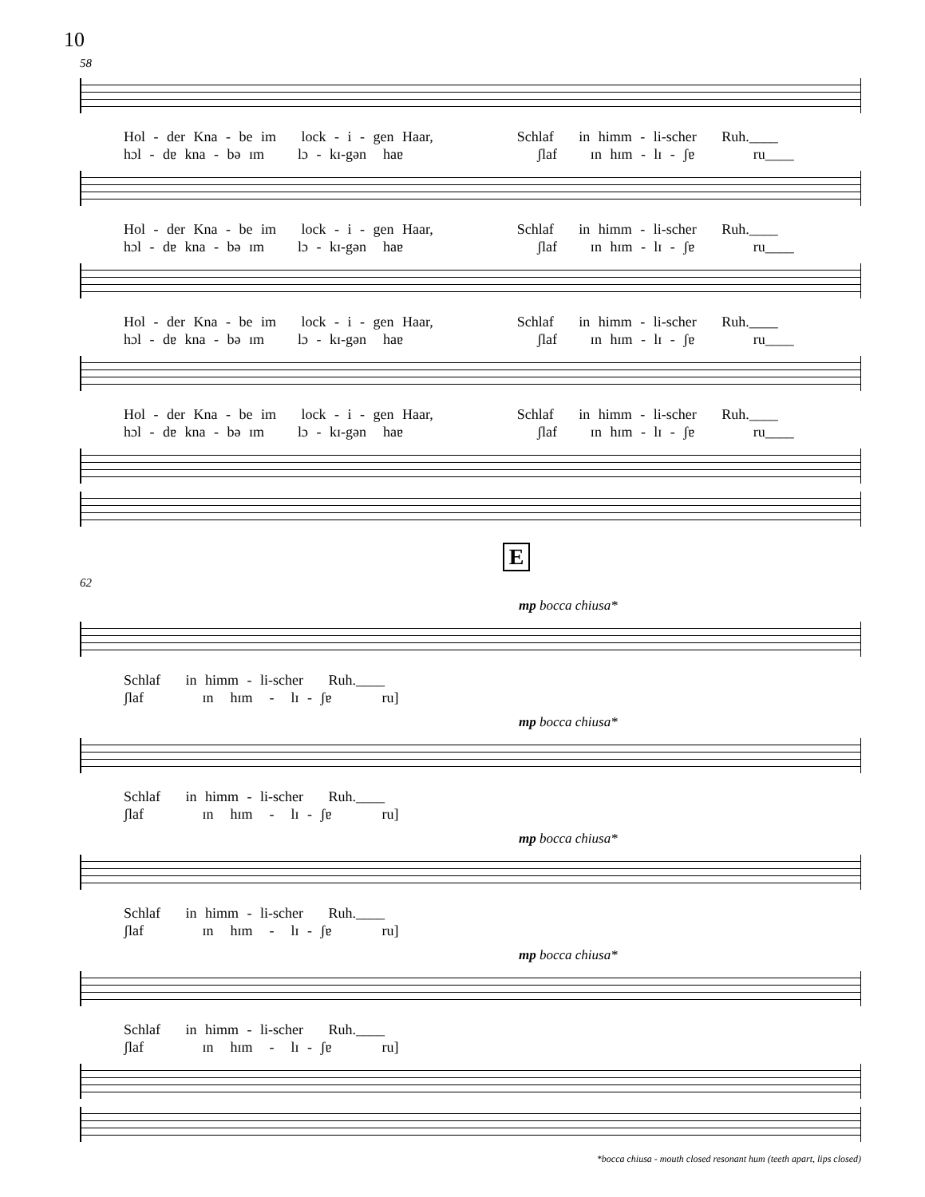10
58
Hol - der Kna - be im lock - i - gen Haar, Schlaf in himm - li-scher Ruh.____ hɔl - dɐ kna - bə ɪm lɔ - kɪ-gən haɐ ʃlaf ɪn hɪm - lɪ - ʃɐ ru____
Hol - der Kna - be im lock - i - gen Haar, Schlaf in himm - li-scher Ruh.____ hɔl - dɐ kna - bə ɪm lɔ - kɪ-gən haɐ ʃlaf ɪn hɪm - lɪ - ʃɐ ru____
Hol - der Kna - be im lock - i - gen Haar, Schlaf in himm - li-scher Ruh.____ hɔl - dɐ kna - bə ɪm lɔ - kɪ-gən haɐ ʃlaf ɪn hɪm - lɪ - ʃɐ ru____
Hol - der Kna - be im lock - i - gen Haar, Schlaf in himm - li-scher Ruh.____ hɔl - dɐ kna - bə ɪm lɔ - kɪ-gən haɐ ʃlaf ɪn hɪm - lɪ - ʃɐ ru____
E
62
mp bocca chiusa*
Schlaf in himm - li-scher Ruh.____ ʃlaf ɪn hɪm - lɪ - ʃɐ ru]
mp bocca chiusa*
Schlaf in himm - li-scher Ruh.____ ʃlaf ɪn hɪm - lɪ - ʃɐ ru]
mp bocca chiusa*
Schlaf in himm - li-scher Ruh.____ ʃlaf ɪn hɪm - lɪ - ʃɐ ru]
mp bocca chiusa*
Schlaf in himm - li-scher Ruh.____ ʃlaf ɪn hɪm - lɪ - ʃɐ ru]
*bocca chiusa - mouth closed resonant hum (teeth apart, lips closed)